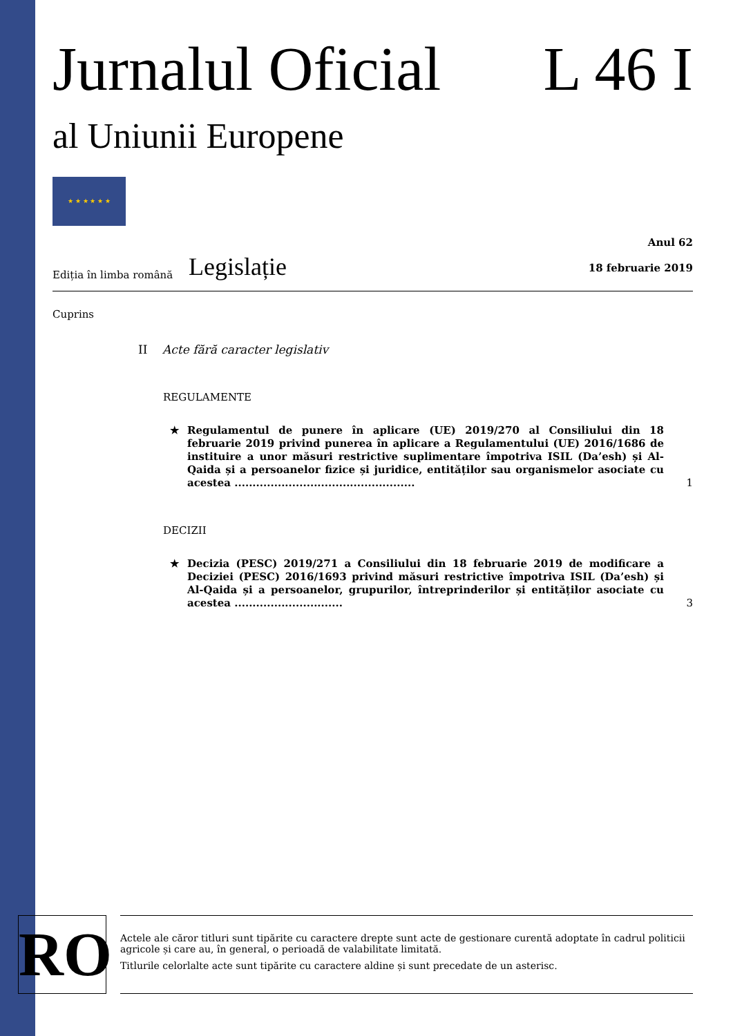Jurnalul Oficial L 46 I
al Uniunii Europene
★ ★ ★ ★ ★ ★
Ediția în limba română
Legislație
Anul 62
18 februarie 2019
Cuprins
II Acte fără caracter legislativ
REGULAMENTE
★ Regulamentul de punere în aplicare (UE) 2019/270 al Consiliului din 18 februarie 2019 privind punerea în aplicare a Regulamentului (UE) 2016/1686 de instituire a unor măsuri restrictive suplimentare împotriva ISIL (Da’esh) și Al-Qaida și a persoanelor fizice și juridice, entităților sau organismelor asociate cu acestea .................................................. 1
DECIZII
★ Decizia (PESC) 2019/271 a Consiliului din 18 februarie 2019 de modificare a Deciziei (PESC) 2016/1693 privind măsuri restrictive împotriva ISIL (Da’esh) și Al-Qaida și a persoanelor, grupurilor, întreprinderilor și entităților asociate cu acestea .............................. 3
RO
Actele ale căror titluri sunt tipărite cu caractere drepte sunt acte de gestionare curentă adoptate în cadrul politicii agricole și care au, în general, o perioadă de valabilitate limitată.
Titlurile celorlalte acte sunt tipărite cu caractere aldine și sunt precedate de un asterisc.